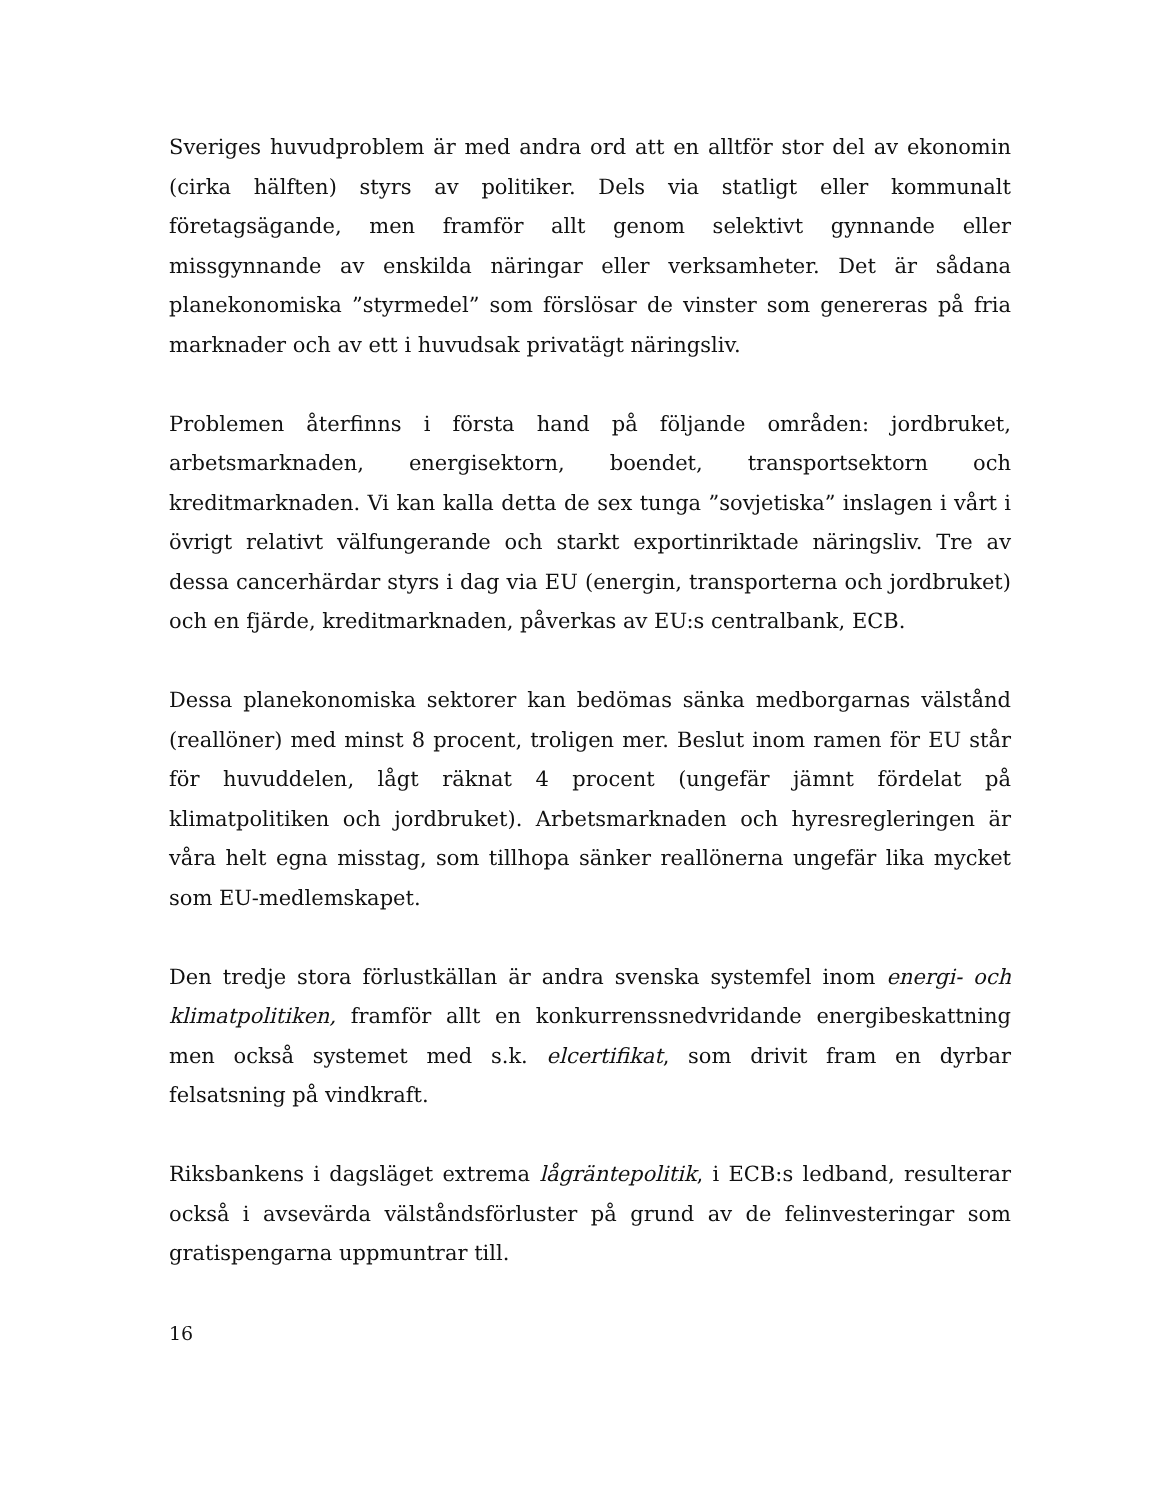Sveriges huvudproblem är med andra ord att en alltför stor del av ekonomin (cirka hälften) styrs av politiker. Dels via statligt eller kommunalt företagsägande, men framför allt genom selektivt gynnande eller missgynnande av enskilda näringar eller verksamheter. Det är sådana planekonomiska ”styrmedel” som förslösar de vinster som genereras på fria marknader och av ett i huvudsak privatägt näringsliv.
Problemen återfinns i första hand på följande områden: jordbruket, arbetsmarknaden, energisektorn, boendet, transportsektorn och kreditmarknaden. Vi kan kalla detta de sex tunga ”sovjetiska” inslagen i vårt i övrigt relativt välfungerande och starkt exportinriktade näringsliv. Tre av dessa cancerhärdar styrs i dag via EU (energin, transporterna och jordbruket) och en fjärde, kreditmarknaden, påverkas av EU:s centralbank, ECB.
Dessa planekonomiska sektorer kan bedömas sänka medborgarnas välstånd (reallöner) med minst 8 procent, troligen mer. Beslut inom ramen för EU står för huvuddelen, lågt räknat 4 procent (ungefär jämnt fördelat på klimatpolitiken och jordbruket). Arbetsmarknaden och hyresregleringen är våra helt egna misstag, som tillhopa sänker reallönerna ungefär lika mycket som EU-medlemskapet.
Den tredje stora förlustkällan är andra svenska systemfel inom energi- och klimatpolitiken, framför allt en konkurrenssnedvridande energibeskattning men också systemet med s.k. elcertifikat, som drivit fram en dyrbar felsatsning på vindkraft.
Riksbankens i dagsläget extrema lågräntepolitik, i ECB:s ledband, resulterar också i avsevärda välståndsförluster på grund av de felinvesteringar som gratispengarna uppmuntrar till.
16